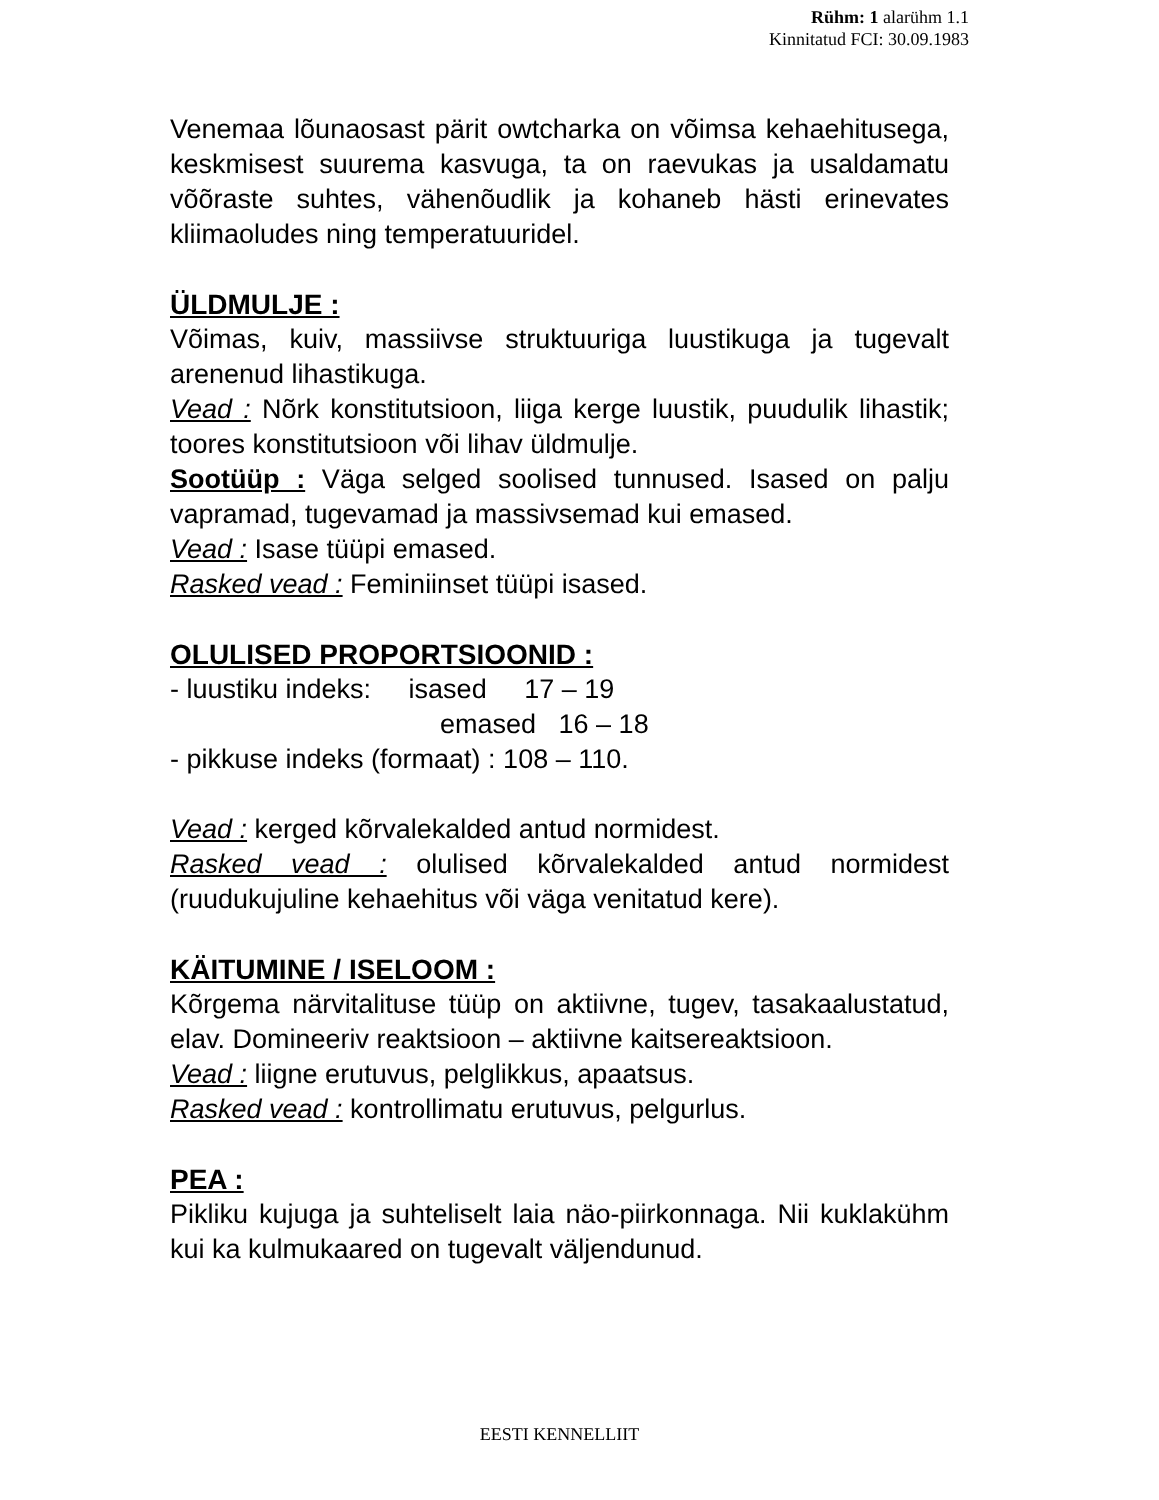Rühm: 1 alarühm 1.1
Kinnitatud FCI: 30.09.1983
Venemaa lõunaosast pärit owtcharka on võimsa kehaehitusega, keskmisest suurema kasvuga, ta on raevukas ja usaldamatu võõraste suhtes, vähenõudlik ja kohaneb hästi erinevates kliimaoludes ning temperatuuridel.
ÜLDMULJE :
Võimas, kuiv, massiivse struktuuriga luustikuga ja tugevalt arenenud lihastikuga.
Vead : Nõrk konstitutsioon, liiga kerge luustik, puudulik lihastik; toores konstitutsioon või lihav üldmulje.
Sootüüp : Väga selged soolised tunnused. Isased on palju vapramad, tugevamad ja massivsemad kui emased.
Vead : Isase tüüpi emased.
Rasked vead : Feminiinset tüüpi isased.
OLULISED PROPORTSIOONID :
- luustiku indeks: isased 17 – 19
emased 16 – 18
- pikkuse indeks (formaat) : 108 – 110.
Vead : kerged kõrvalekalded antud normidest.
Rasked vead : olulised kõrvalekalded antud normidest (ruudukujuline kehaehitus või väga venitatud kere).
KÄITUMINE / ISELOOM :
Kõrgema närvitalituse tüüp on aktiivne, tugev, tasakaalustatud, elav. Domineeriv reaktsioon – aktiivne kaitsereaktsioon.
Vead : liigne erutuvus, pelglikkus, apaatsus.
Rasked vead : kontrollimatu erutuvus, pelgurlus.
PEA :
Pikliku kujuga ja suhteliselt laia näo-piirkonnaga. Nii kuklakühm kui ka kulmukaared on tugevalt väljendunud.
EESTI KENNELLIIT